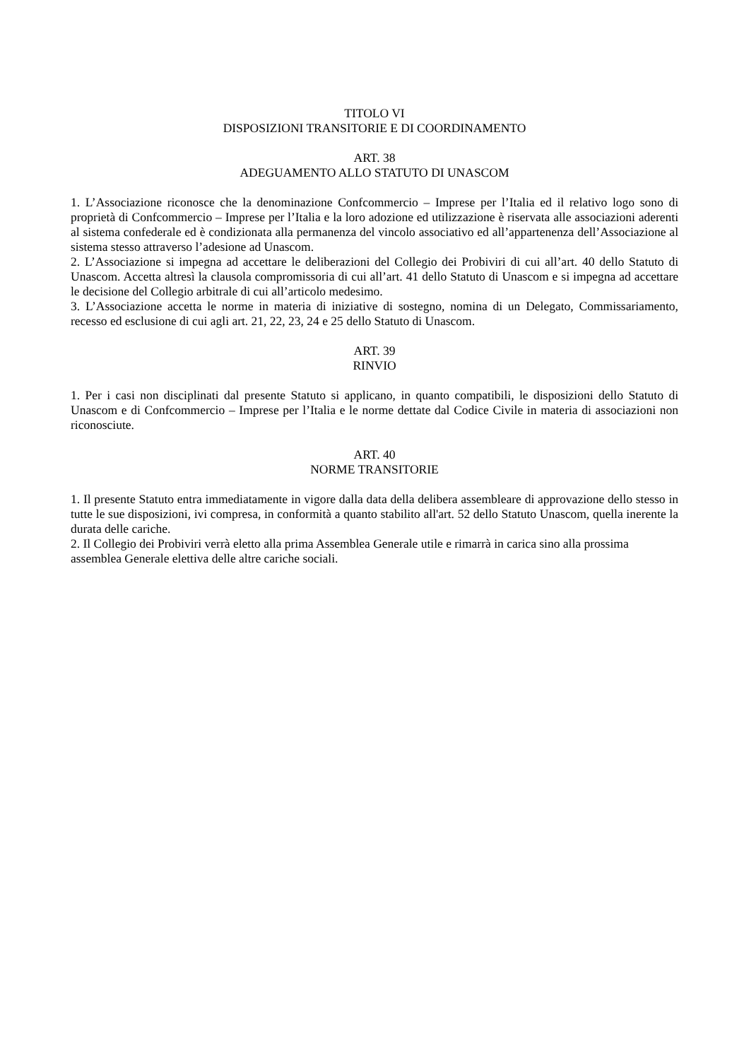TITOLO VI
DISPOSIZIONI TRANSITORIE E DI COORDINAMENTO
ART. 38
ADEGUAMENTO ALLO STATUTO DI UNASCOM
1. L’Associazione riconosce che la denominazione Confcommercio – Imprese per l’Italia ed il relativo logo sono di proprietà di Confcommercio – Imprese per l’Italia e la loro adozione ed utilizzazione è riservata alle associazioni aderenti al sistema confederale ed è condizionata alla permanenza del vincolo associativo ed all’appartenenza dell’Associazione al sistema stesso attraverso l’adesione ad Unascom.
2. L’Associazione si impegna ad accettare le deliberazioni del Collegio dei Probiviri di cui all’art. 40 dello Statuto di Unascom. Accetta altresì la clausola compromissoria di cui all’art. 41 dello Statuto di Unascom e si impegna ad accettare le decisione del Collegio arbitrale di cui all’articolo medesimo.
3. L’Associazione accetta le norme in materia di iniziative di sostegno, nomina di un Delegato, Commissariamento, recesso ed esclusione di cui agli art. 21, 22, 23, 24 e 25 dello Statuto di Unascom.
ART. 39
RINVIO
1. Per i casi non disciplinati dal presente Statuto si applicano, in quanto compatibili, le disposizioni dello Statuto di Unascom e di Confcommercio – Imprese per l’Italia e le norme dettate dal Codice Civile in materia di associazioni non riconosciute.
ART. 40
NORME TRANSITORIE
1. Il presente Statuto entra immediatamente in vigore dalla data della delibera assembleare di approvazione dello stesso in tutte le sue disposizioni, ivi compresa, in conformità a quanto stabilito all'art. 52 dello Statuto Unascom, quella inerente la durata delle cariche.
2. Il Collegio dei Probiviri verrà eletto alla prima Assemblea Generale utile e rimarrà in carica sino alla prossima assemblea Generale elettiva delle altre cariche sociali.